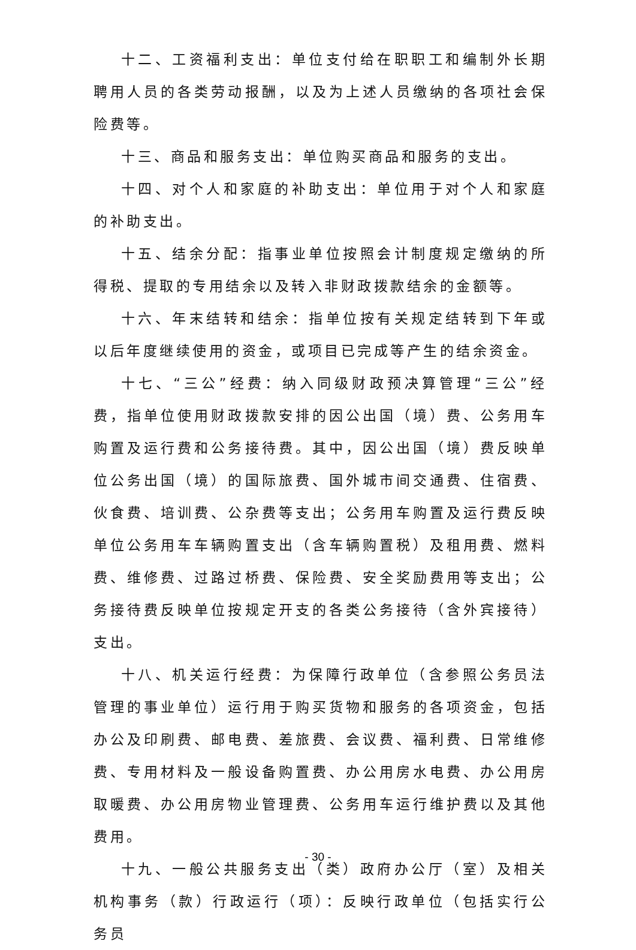十二、工资福利支出：单位支付给在职职工和编制外长期聘用人员的各类劳动报酬，以及为上述人员缴纳的各项社会保险费等。
十三、商品和服务支出：单位购买商品和服务的支出。
十四、对个人和家庭的补助支出：单位用于对个人和家庭的补助支出。
十五、结余分配：指事业单位按照会计制度规定缴纳的所得税、提取的专用结余以及转入非财政拨款结余的金额等。
十六、年末结转和结余：指单位按有关规定结转到下年或以后年度继续使用的资金，或项目已完成等产生的结余资金。
十七、“三公”经费：纳入同级财政预决算管理“三公”经费，指单位使用财政拨款安排的因公出国（境）费、公务用车购置及运行费和公务接待费。其中，因公出国（境）费反映单位公务出国（境）的国际旅费、国外城市间交通费、住宿费、伙食费、培训费、公杂费等支出；公务用车购置及运行费反映单位公务用车车辆购置支出（含车辆购置税）及租用费、燃料费、维修费、过路过桥费、保险费、安全奖励费用等支出；公务接待费反映单位按规定开支的各类公务接待（含外宾接待）支出。
十八、机关运行经费：为保障行政单位（含参照公务员法管理的事业单位）运行用于购买货物和服务的各项资金，包括办公及印刷费、邮电费、差旅费、会议费、福利费、日常维修费、专用材料及一般设备购置费、办公用房水电费、办公用房取暖费、办公用房物业管理费、公务用车运行维护费以及其他费用。
十九、一般公共服务支出（类）政府办公厅（室）及相关机构事务（款）行政运行（项）：反映行政单位（包括实行公务员
- 30 -